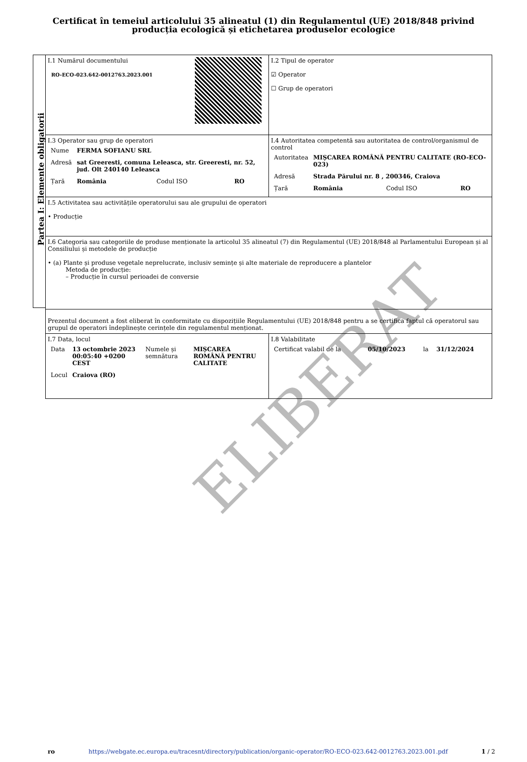Certificat în temeiul articolului 35 alineatul (1) din Regulamentul (UE) 2018/848 privind producția ecologică și etichetarea produselor ecologice
Partea I: Elemente obligatorii
| I.1 Numărul documentului RO-ECO-023.642-0012763.2023.001 | I.2 Tipul de operator ☑ Operator ☐ Grup de operatori |
| I.3 Operator sau grup de operatori / Nume / FERMA SOFIANU SRL / / / / Adresă / sat Greeresti, comuna Leleasca, str. Greeresti, nr. 52, jud. Olt 240140 Leleasca / / / / Țară / România / Codul ISO / RO / | I.4 Autoritatea competentă sau autoritatea de control/organismul de control / Autoritatea / MIȘCAREA ROMÂNĂ PENTRU CALITATE (RO-ECO-023) / / / / Adresă / Strada Părului nr. 8 , 200346, Craiova / / / / Țară / România / Codul ISO / RO / |
| I.5 Activitatea sau activitățile operatorului sau ale grupului de operatori • Producție | |
| I.6 Categoria sau categoriile de produse menționate la articolul 35 alineatul (7) din Regulamentul (UE) 2018/848 al Parlamentului European și al Consiliului și metodele de producție • (a) Plante și produse vegetale neprelucrate, inclusiv semințe și alte materiale de reproducere a plantelor Metoda de producție: – Producție în cursul perioadei de conversie | |
| Prezentul document a fost eliberat în conformitate cu dispozițiile Regulamentului (UE) 2018/848 pentru a se certifica faptul că operatorul sau grupul de operatori îndeplinește cerințele din regulamentul menționat. | |
| I.7 Data, locul / Data / 13 octombrie 2023 00:05:40 +0200 CEST / Numele și semnătura / MIȘCAREA ROMÂNĂ PENTRU CALITATE / / Locul / Craiova (RO) / / / | I.8 Valabilitate / Certificat valabil de la / 05/10/2023 / la / 31/12/2024 / |
ELIBERAT
ro https://webgate.ec.europa.eu/tracesnt/directory/publication/organic-operator/RO-ECO-023.642-0012763.2023.001.pdf 1 / 2